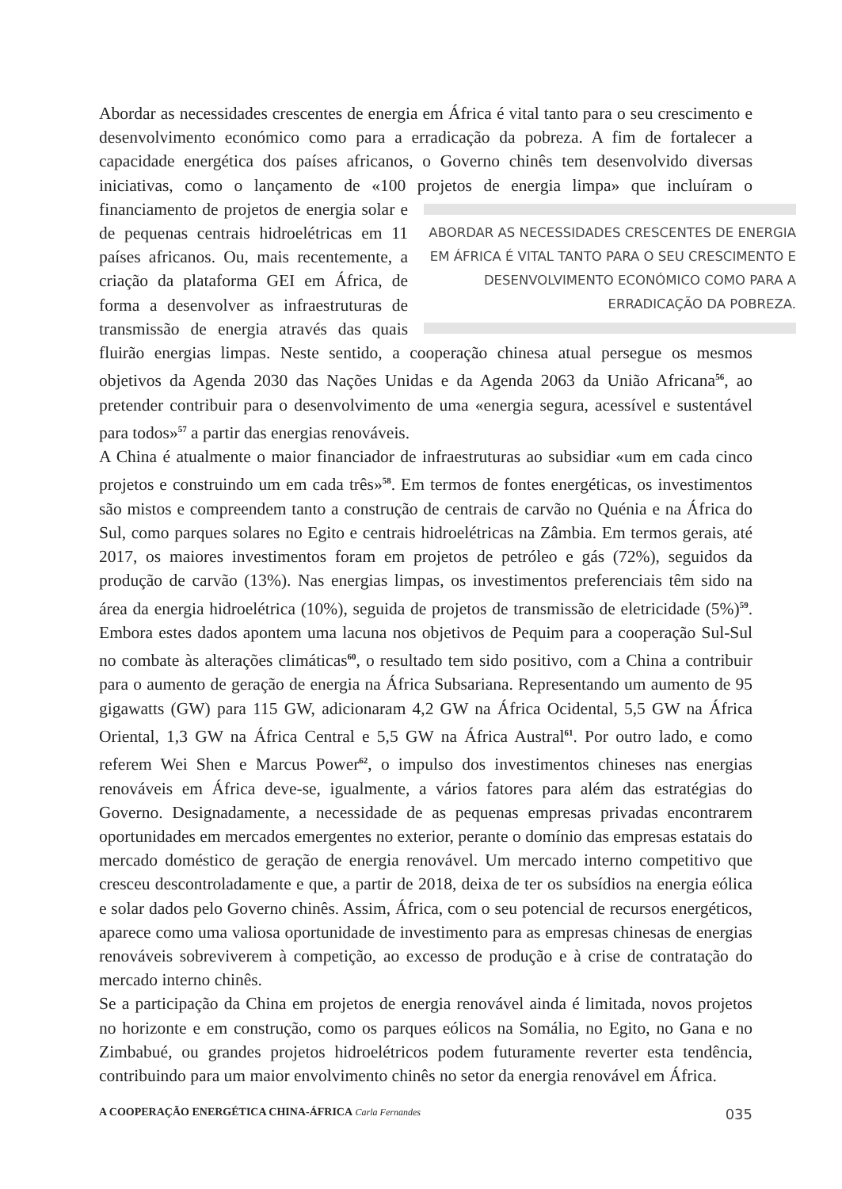Abordar as necessidades crescentes de energia em África é vital tanto para o seu crescimento e desenvolvimento económico como para a erradicação da pobreza. A fim de fortalecer a capacidade energética dos países africanos, o Governo chinês tem desenvolvido diversas iniciativas, como o lançamento de «100 projetos de energia limpa» que ABORDAR AS NECESSIDADES CRESCENTES DE ENERGIA EM ÁFRICA É VITAL TANTO PARA O SEU CRESCIMENTO E DESENVOLVIMENTO ECONÓMICO COMO PARA A ERRADICAÇÃO DA POBREZA. incluíram o financiamento de projetos de energia solar e de pequenas centrais hidroelétricas em 11 países africanos. Ou, mais recentemente, a criação da plataforma GEI em África, de forma a desenvolver as infraestruturas de transmissão de energia através das quais fluirão energias limpas. Neste sentido, a cooperação chinesa atual persegue os mesmos objetivos da Agenda 2030 das Nações Unidas e da Agenda 2063 da União Africana<sup>56</sup>, ao pretender contribuir para o desenvolvimento de uma «energia segura, acessível e sustentável para todos»<sup>57</sup> a partir das energias renováveis.
A China é atualmente o maior financiador de infraestruturas ao subsidiar «um em cada cinco projetos e construindo um em cada três»<sup>58</sup>. Em termos de fontes energéticas, os investimentos são mistos e compreendem tanto a construção de centrais de carvão no Quénia e na África do Sul, como parques solares no Egito e centrais hidroelétricas na Zâmbia. Em termos gerais, até 2017, os maiores investimentos foram em projetos de petróleo e gás (72%), seguidos da produção de carvão (13%). Nas energias limpas, os investimentos preferenciais têm sido na área da energia hidroelétrica (10%), seguida de projetos de transmissão de eletricidade (5%)<sup>59</sup>. Embora estes dados apontem uma lacuna nos objetivos de Pequim para a cooperação Sul-Sul no combate às alterações climáticas<sup>60</sup>, o resultado tem sido positivo, com a China a contribuir para o aumento de geração de energia na África Subsariana. Representando um aumento de 95 gigawatts (GW) para 115 GW, adicionaram 4,2 GW na África Ocidental, 5,5 GW na África Oriental, 1,3 GW na África Central e 5,5 GW na África Austral<sup>61</sup>. Por outro lado, e como referem Wei Shen e Marcus Power<sup>62</sup>, o impulso dos investimentos chineses nas energias renováveis em África deve-se, igualmente, a vários fatores para além das estratégias do Governo. Designadamente, a necessidade de as pequenas empresas privadas encontrarem oportunidades em mercados emergentes no exterior, perante o domínio das empresas estatais do mercado doméstico de geração de energia renovável. Um mercado interno competitivo que cresceu descontroladamente e que, a partir de 2018, deixa de ter os subsídios na energia eólica e solar dados pelo Governo chinês. Assim, África, com o seu potencial de recursos energéticos, aparece como uma valiosa oportunidade de investimento para as empresas chinesas de energias renováveis sobreviverem à competição, ao excesso de produção e à crise de contratação do mercado interno chinês.
Se a participação da China em projetos de energia renovável ainda é limitada, novos projetos no horizonte e em construção, como os parques eólicos na Somália, no Egito, no Gana e no Zimbabué, ou grandes projetos hidroelétricos podem futuramente reverter esta tendência, contribuindo para um maior envolvimento chinês no setor da energia renovável em África.
A COOPERAÇÃO ENERGÉTICA CHINA-ÁFRICA Carla Fernandes 035